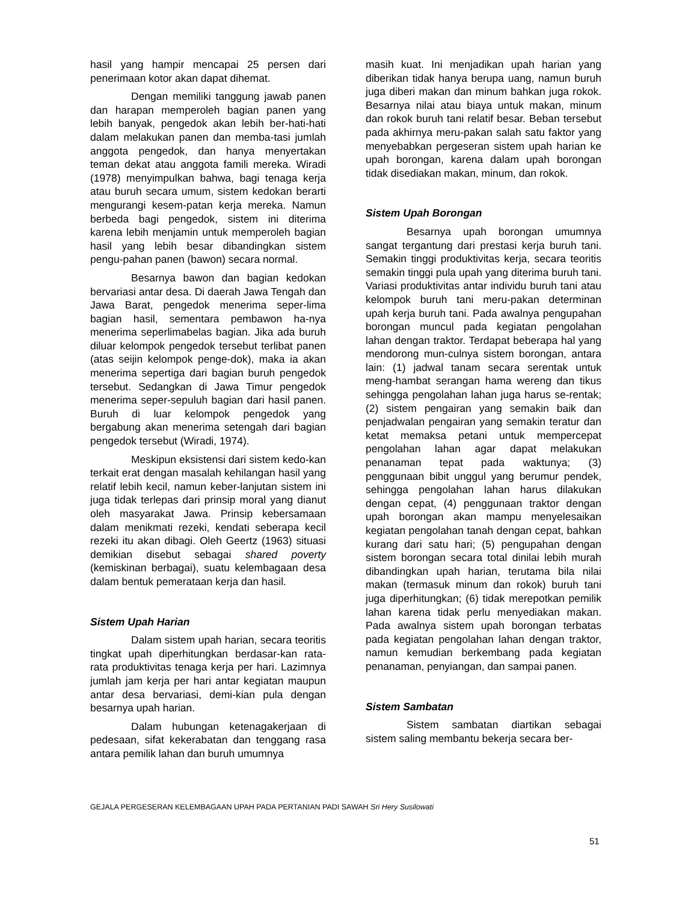hasil yang hampir mencapai 25 persen dari penerimaan kotor akan dapat dihemat.
Dengan memiliki tanggung jawab panen dan harapan memperoleh bagian panen yang lebih banyak, pengedok akan lebih ber-hati-hati dalam melakukan panen dan memba-tasi jumlah anggota pengedok, dan hanya menyertakan teman dekat atau anggota famili mereka. Wiradi (1978) menyimpulkan bahwa, bagi tenaga kerja atau buruh secara umum, sistem kedokan berarti mengurangi kesem-patan kerja mereka. Namun berbeda bagi pengedok, sistem ini diterima karena lebih menjamin untuk memperoleh bagian hasil yang lebih besar dibandingkan sistem pengu-pahan panen (bawon) secara normal.
Besarnya bawon dan bagian kedokan bervariasi antar desa. Di daerah Jawa Tengah dan Jawa Barat, pengedok menerima seper-lima bagian hasil, sementara pembawon ha-nya menerima seperlimabelas bagian. Jika ada buruh diluar kelompok pengedok tersebut terlibat panen (atas seijin kelompok penge-dok), maka ia akan menerima sepertiga dari bagian buruh pengedok tersebut. Sedangkan di Jawa Timur pengedok menerima seper-sepuluh bagian dari hasil panen. Buruh di luar kelompok pengedok yang bergabung akan menerima setengah dari bagian pengedok tersebut (Wiradi, 1974).
Meskipun eksistensi dari sistem kedo-kan terkait erat dengan masalah kehilangan hasil yang relatif lebih kecil, namun keber-lanjutan sistem ini juga tidak terlepas dari prinsip moral yang dianut oleh masyarakat Jawa. Prinsip kebersamaan dalam menikmati rezeki, kendati seberapa kecil rezeki itu akan dibagi. Oleh Geertz (1963) situasi demikian disebut sebagai shared poverty (kemiskinan berbagai), suatu kelembagaan desa dalam bentuk pemerataan kerja dan hasil.
Sistem Upah Harian
Dalam sistem upah harian, secara teoritis tingkat upah diperhitungkan berdasar-kan rata-rata produktivitas tenaga kerja per hari. Lazimnya jumlah jam kerja per hari antar kegiatan maupun antar desa bervariasi, demi-kian pula dengan besarnya upah harian.
Dalam hubungan ketenagakerjaan di pedesaan, sifat kekerabatan dan tenggang rasa antara pemilik lahan dan buruh umumnya
masih kuat. Ini menjadikan upah harian yang diberikan tidak hanya berupa uang, namun buruh juga diberi makan dan minum bahkan juga rokok. Besarnya nilai atau biaya untuk makan, minum dan rokok buruh tani relatif besar. Beban tersebut pada akhirnya meru-pakan salah satu faktor yang menyebabkan pergeseran sistem upah harian ke upah borongan, karena dalam upah borongan tidak disediakan makan, minum, dan rokok.
Sistem Upah Borongan
Besarnya upah borongan umumnya sangat tergantung dari prestasi kerja buruh tani. Semakin tinggi produktivitas kerja, secara teoritis semakin tinggi pula upah yang diterima buruh tani. Variasi produktivitas antar individu buruh tani atau kelompok buruh tani meru-pakan determinan upah kerja buruh tani. Pada awalnya pengupahan borongan muncul pada kegiatan pengolahan lahan dengan traktor. Terdapat beberapa hal yang mendorong mun-culnya sistem borongan, antara lain: (1) jadwal tanam secara serentak untuk meng-hambat serangan hama wereng dan tikus sehingga pengolahan lahan juga harus se-rentak; (2) sistem pengairan yang semakin baik dan penjadwalan pengairan yang semakin teratur dan ketat memaksa petani untuk mempercepat pengolahan lahan agar dapat melakukan penanaman tepat pada waktunya; (3) penggunaan bibit unggul yang berumur pendek, sehingga pengolahan lahan harus dilakukan dengan cepat, (4) penggunaan traktor dengan upah borongan akan mampu menyelesaikan kegiatan pengolahan tanah dengan cepat, bahkan kurang dari satu hari; (5) pengupahan dengan sistem borongan secara total dinilai lebih murah dibandingkan upah harian, terutama bila nilai makan (termasuk minum dan rokok) buruh tani juga diperhitungkan; (6) tidak merepotkan pemilik lahan karena tidak perlu menyediakan makan. Pada awalnya sistem upah borongan terbatas pada kegiatan pengolahan lahan dengan traktor, namun kemudian berkembang pada kegiatan penanaman, penyiangan, dan sampai panen.
Sistem Sambatan
Sistem sambatan diartikan sebagai sistem saling membantu bekerja secara ber-
GEJALA PERGESERAN KELEMBAGAAN UPAH PADA PERTANIAN PADI SAWAH Sri Hery Susilowati
51